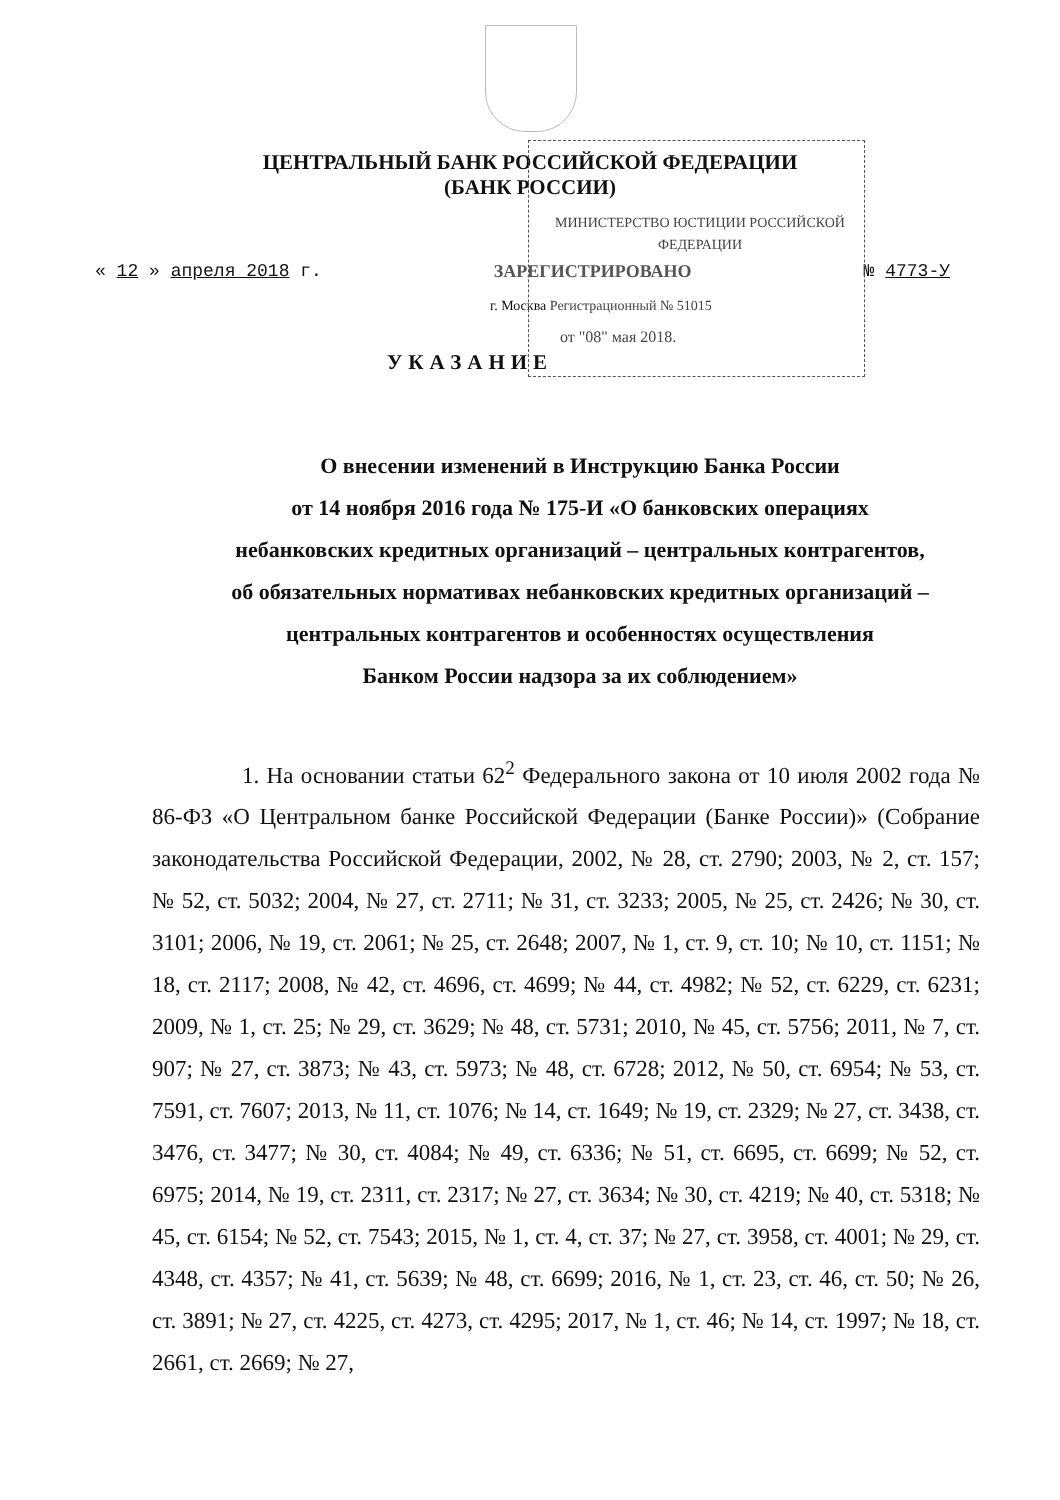ЦЕНТРАЛЬНЫЙ БАНК РОССИЙСКОЙ ФЕДЕРАЦИИ
(БАНК РОССИИ)
МИНИСТЕРСТВО ЮСТИЦИИ РОССИЙСКОЙ ФЕДЕРАЦИИ
« 12 » апреля 2018 г. ЗАРЕГИСТРИРОВАНО № 4773-У
г. Москва Регистрационный № 51015
от "08" мая 2018.
УКАЗАНИЕ
О внесении изменений в Инструкцию Банка России
от 14 ноября 2016 года № 175-И «О банковских операциях
небанковских кредитных организаций – центральных контрагентов,
об обязательных нормативах небанковских кредитных организаций –
центральных контрагентов и особенностях осуществления
Банком России надзора за их соблюдением»
1. На основании статьи 62<sup>2</sup> Федерального закона от 10 июля 2002 года № 86-ФЗ «О Центральном банке Российской Федерации (Банке России)» (Собрание законодательства Российской Федерации, 2002, № 28, ст. 2790; 2003, № 2, ст. 157; № 52, ст. 5032; 2004, № 27, ст. 2711; № 31, ст. 3233; 2005, № 25, ст. 2426; № 30, ст. 3101; 2006, № 19, ст. 2061; № 25, ст. 2648; 2007, № 1, ст. 9, ст. 10; № 10, ст. 1151; № 18, ст. 2117; 2008, № 42, ст. 4696, ст. 4699; № 44, ст. 4982; № 52, ст. 6229, ст. 6231; 2009, № 1, ст. 25; № 29, ст. 3629; № 48, ст. 5731; 2010, № 45, ст. 5756; 2011, № 7, ст. 907; № 27, ст. 3873; № 43, ст. 5973; № 48, ст. 6728; 2012, № 50, ст. 6954; № 53, ст. 7591, ст. 7607; 2013, № 11, ст. 1076; № 14, ст. 1649; № 19, ст. 2329; № 27, ст. 3438, ст. 3476, ст. 3477; № 30, ст. 4084; № 49, ст. 6336; № 51, ст. 6695, ст. 6699; № 52, ст. 6975; 2014, № 19, ст. 2311, ст. 2317; № 27, ст. 3634; № 30, ст. 4219; № 40, ст. 5318; № 45, ст. 6154; № 52, ст. 7543; 2015, № 1, ст. 4, ст. 37; № 27, ст. 3958, ст. 4001; № 29, ст. 4348, ст. 4357; № 41, ст. 5639; № 48, ст. 6699; 2016, № 1, ст. 23, ст. 46, ст. 50; № 26, ст. 3891; № 27, ст. 4225, ст. 4273, ст. 4295; 2017, № 1, ст. 46; № 14, ст. 1997; № 18, ст. 2661, ст. 2669; № 27,